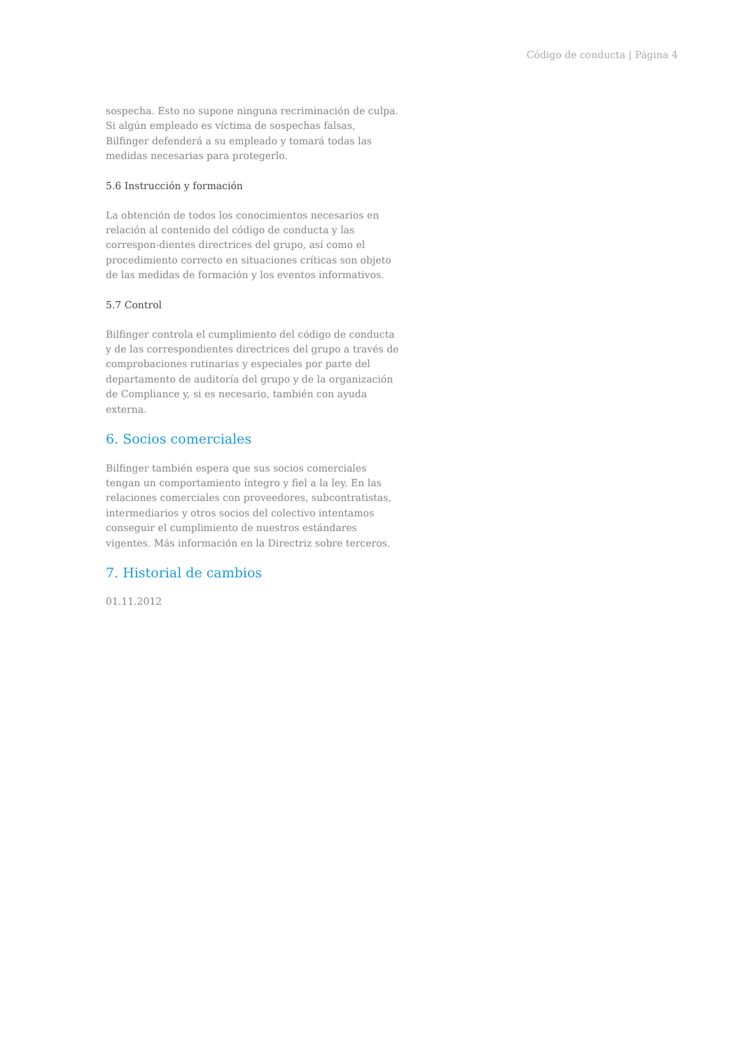Código de conducta | Página 4
sospecha. Esto no supone ninguna recriminación de culpa. Si algún empleado es víctima de sospechas falsas, Bilfinger defenderá a su empleado y tomará todas las medidas necesarias para protegerlo.
5.6 Instrucción y formación
La obtención de todos los conocimientos necesarios en relación al contenido del código de conducta y las correspon-dientes directrices del grupo, así como el procedimiento correcto en situaciones críticas son objeto de las medidas de formación y los eventos informativos.
5.7 Control
Bilfinger controla el cumplimiento del código de conducta y de las correspondientes directrices del grupo a través de comprobaciones rutinarias y especiales por parte del departamento de auditoría del grupo y de la organización de Compliance y, si es necesario, también con ayuda externa.
6. Socios comerciales
Bilfinger también espera que sus socios comerciales tengan un comportamiento íntegro y fiel a la ley. En las relaciones comerciales con proveedores, subcontratistas, intermediarios y otros socios del colectivo intentamos conseguir el cumplimiento de nuestros estándares vigentes. Más información en la Directriz sobre terceros.
7. Historial de cambios
01.11.2012